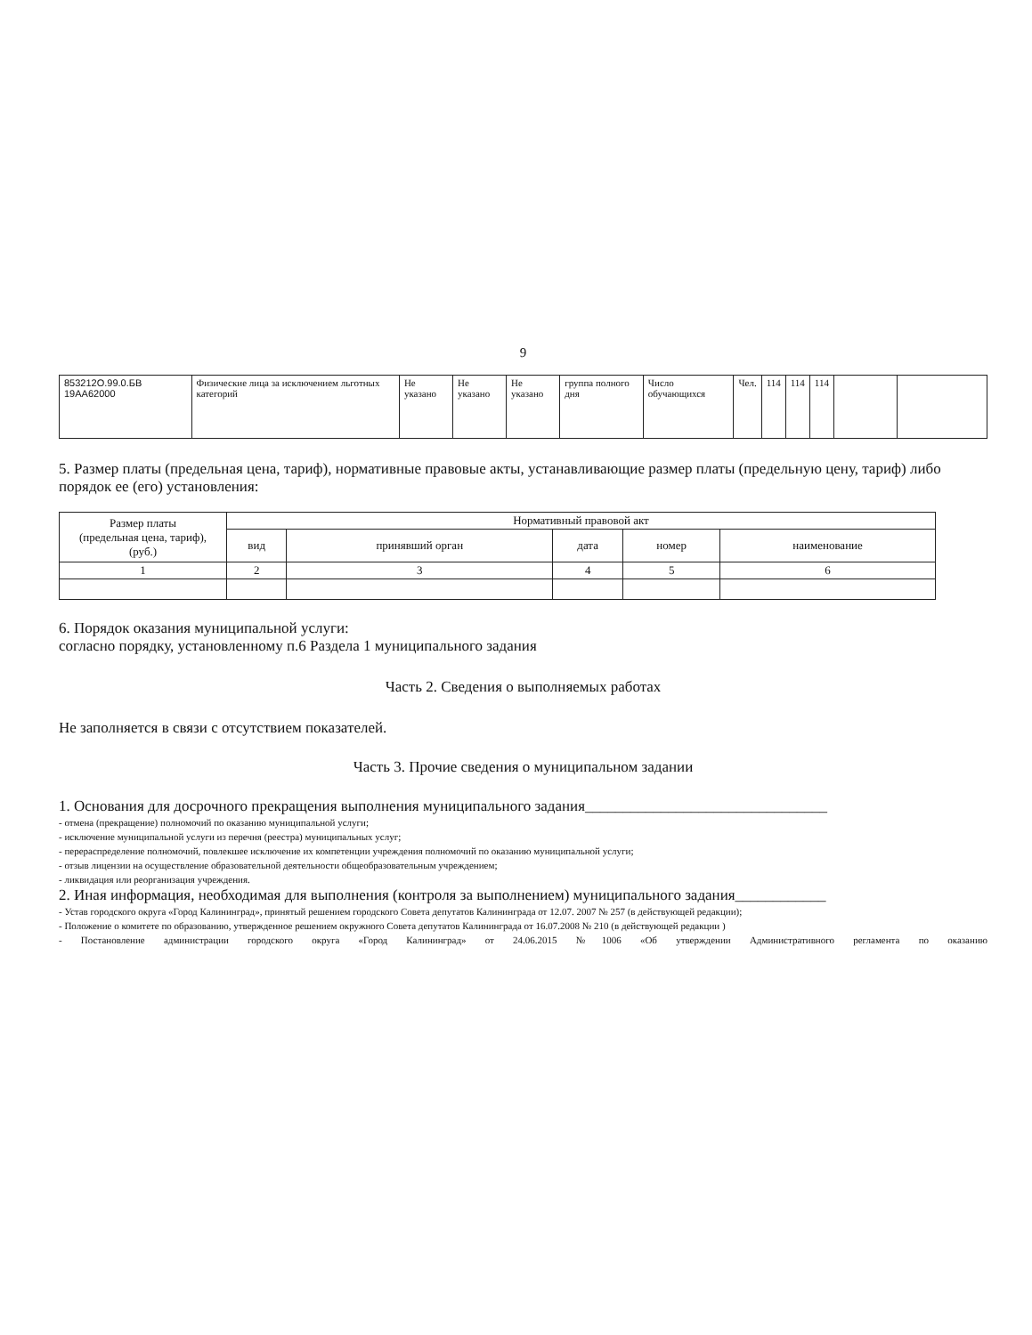9
| 853212О.99.0.БВ 19АА62000 | Физические лица за исключением льготных категорий | Не указано | Не указано | Не указано | группа полного дня | Число обучающихся | Чел. | 114 | 114 | 114 | | |
5. Размер платы (предельная цена, тариф), нормативные правовые акты, устанавливающие размер платы (предельную цену, тариф) либо порядок ее (его) установления:
| Размер платы (предельная цена, тариф), (руб.) | Нормативный правовой акт | | | | |
| --- | --- | --- | --- | --- | --- |
| | вид | принявший орган | дата | номер | наименование |
| 1 | 2 | 3 | 4 | 5 | 6 |
6. Порядок оказания муниципальной услуги:
согласно порядку, установленному п.6 Раздела 1 муниципального задания
Часть 2. Сведения о выполняемых работах
Не заполняется в связи с отсутствием показателей.
Часть 3. Прочие сведения о муниципальном задании
1. Основания для досрочного прекращения выполнения муниципального задания________________________________
- отмена (прекращение) полномочий по оказанию муниципальной услуги;
- исключение муниципальной услуги из перечня (реестра) муниципальных услуг;
- перераспределение полномочий, повлекшее исключение их компетенции учреждения полномочий по оказанию муниципальной услуги;
- отзыв лицензии на осуществление образовательной деятельности общеобразовательным учреждением;
- ликвидация или реорганизация учреждения.
2. Иная информация, необходимая для выполнения (контроля за выполнением) муниципального задания____________
- Устав городского округа «Город Калининград», принятый решением городского Совета депутатов Калининграда от 12.07. 2007 № 257 (в действующей редакции);
- Положение о комитете по образованию, утвержденное решением окружного Совета депутатов Калининграда от 16.07.2008 № 210 (в действующей редакции )
- Постановление администрации городского округа «Город Калининград» от 24.06.2015 №1006 «Об утверждении Административного регламента по оказанию